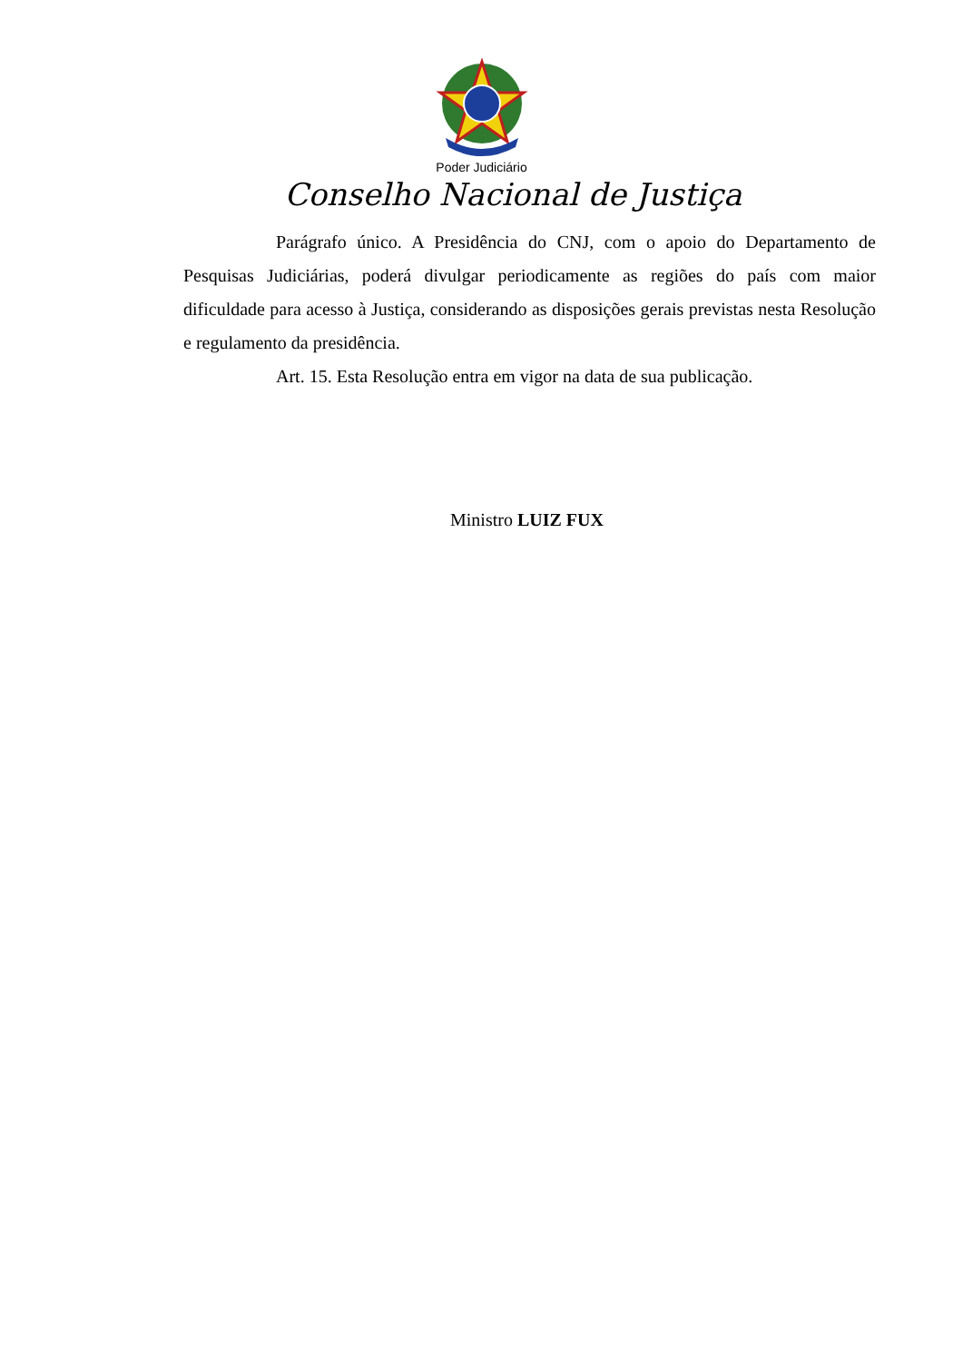Poder Judiciário
Conselho Nacional de Justiça
Parágrafo único. A Presidência do CNJ, com o apoio do Departamento de Pesquisas Judiciárias, poderá divulgar periodicamente as regiões do país com maior dificuldade para acesso à Justiça, considerando as disposições gerais previstas nesta Resolução e regulamento da presidência.
Art. 15. Esta Resolução entra em vigor na data de sua publicação.
Ministro LUIZ FUX